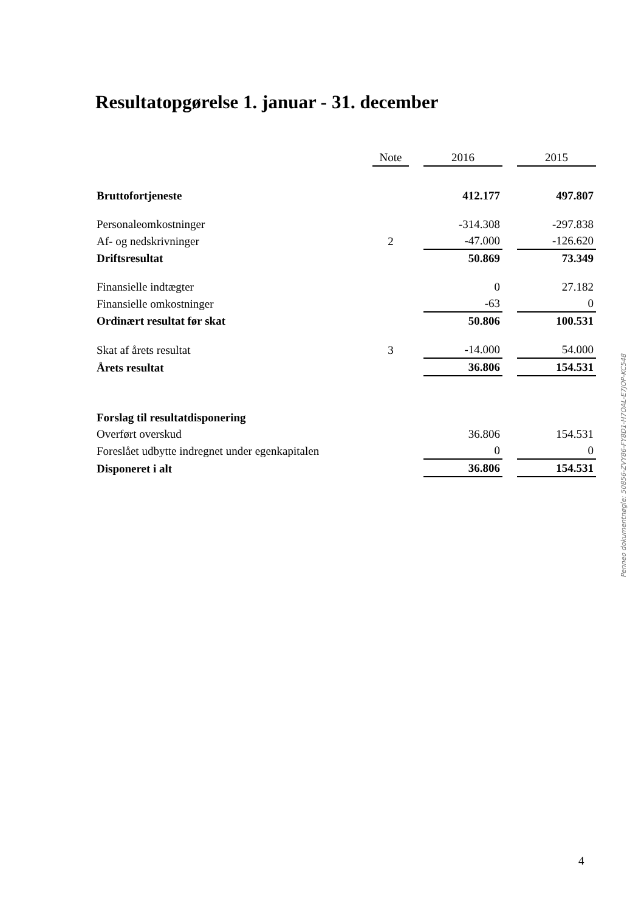Resultatopgørelse 1. januar - 31. december
| | Note | | 2016 | | 2015 |
| --- | --- | --- | --- | --- | --- |
| Bruttofortjeneste | | | 412.177 | | 497.807 |
| Personaleomkostninger | | | -314.308 | | -297.838 |
| Af- og nedskrivninger | 2 | | -47.000 | | -126.620 |
| Driftsresultat | | | 50.869 | | 73.349 |
| Finansielle indtægter | | | 0 | | 27.182 |
| Finansielle omkostninger | | | -63 | | 0 |
| Ordinært resultat før skat | | | 50.806 | | 100.531 |
| Skat af årets resultat | 3 | | -14.000 | | 54.000 |
| Årets resultat | | | 36.806 | | 154.531 |
| Forslag til resultatdisponering | | | | | |
| Overført overskud | | | 36.806 | | 154.531 |
| Foreslået udbytte indregnet under egenkapitalen | | | 0 | | 0 |
| Disponeret i alt | | | 36.806 | | 154.531 |
Penneo dokumentnøgle: 50856-ZVY86-FY8D1-H7OAL-E7JOP-KC548
4